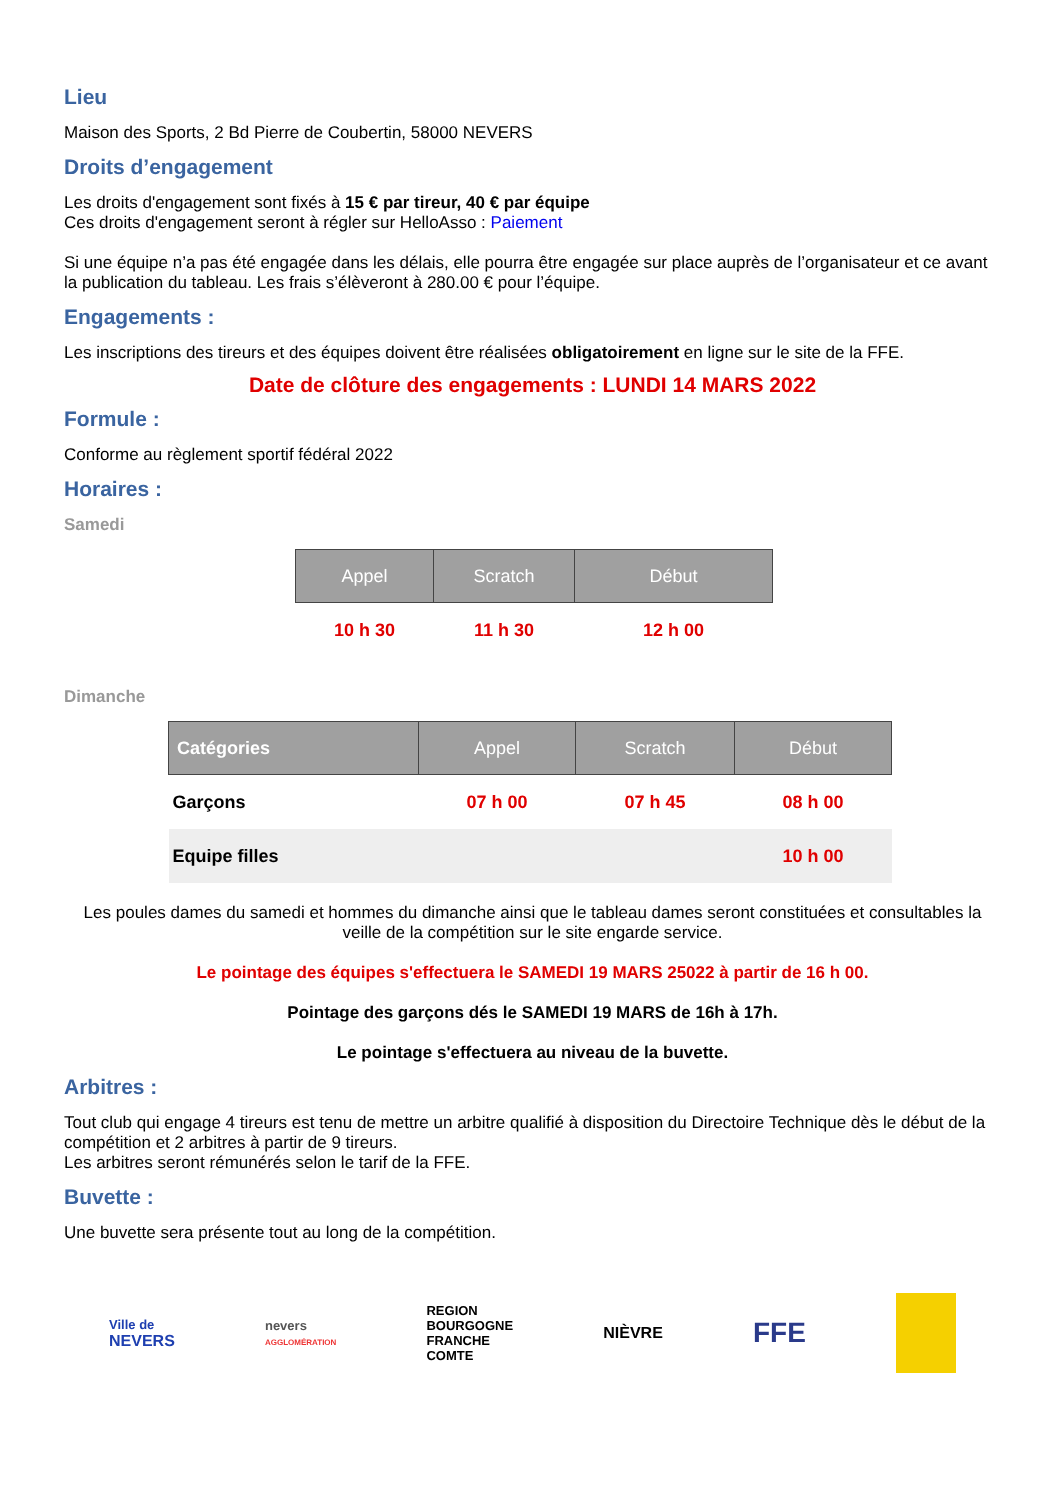Lieu
Maison des Sports, 2 Bd Pierre de Coubertin, 58000 NEVERS
Droits d’engagement
Les droits d'engagement sont fixés à 15 € par tireur, 40 € par équipe
Ces droits d'engagement seront à régler sur HelloAsso : Paiement
Si une équipe n’a pas été engagée dans les délais, elle pourra être engagée sur place auprès de l’organisateur et ce avant la publication du tableau. Les frais s’élèveront à 280.00 € pour l’équipe.
Engagements :
Les inscriptions des tireurs et des équipes doivent être réalisées obligatoirement en ligne sur le site de la FFE.
Date de clôture des engagements : LUNDI 14 MARS 2022
Formule :
Conforme au règlement sportif fédéral 2022
Horaires :
Samedi
| Appel | Scratch | Début |
| --- | --- | --- |
| 10 h 30 | 11 h 30 | 12 h 00 |
Dimanche
| Catégories | Appel | Scratch | Début |
| --- | --- | --- | --- |
| Garçons | 07 h 00 | 07 h 45 | 08 h 00 |
| Equipe filles | | | 10 h 00 |
Les poules dames du samedi et hommes du dimanche ainsi que le tableau dames seront constituées et consultables la veille de la compétition sur le site engarde service.
Le pointage des équipes s'effectuera le SAMEDI 19 MARS 25022 à partir de 16 h 00.
Pointage des garçons dés le SAMEDI 19 MARS de 16h à 17h.
Le pointage s'effectuera au niveau de la buvette.
Arbitres :
Tout club qui engage 4 tireurs est tenu de mettre un arbitre qualifié à disposition du Directoire Technique dès le début de la compétition et 2 arbitres à partir de 9 tireurs.
Les arbitres seront rémunérés selon le tarif de la FFE.
Buvette :
Une buvette sera présente tout au long de la compétition.
Ville de
NEVERS
nevers
AGGLOMÉRATION
REGION
BOURGOGNE
FRANCHE
COMTE
NIÈVRE
FFE